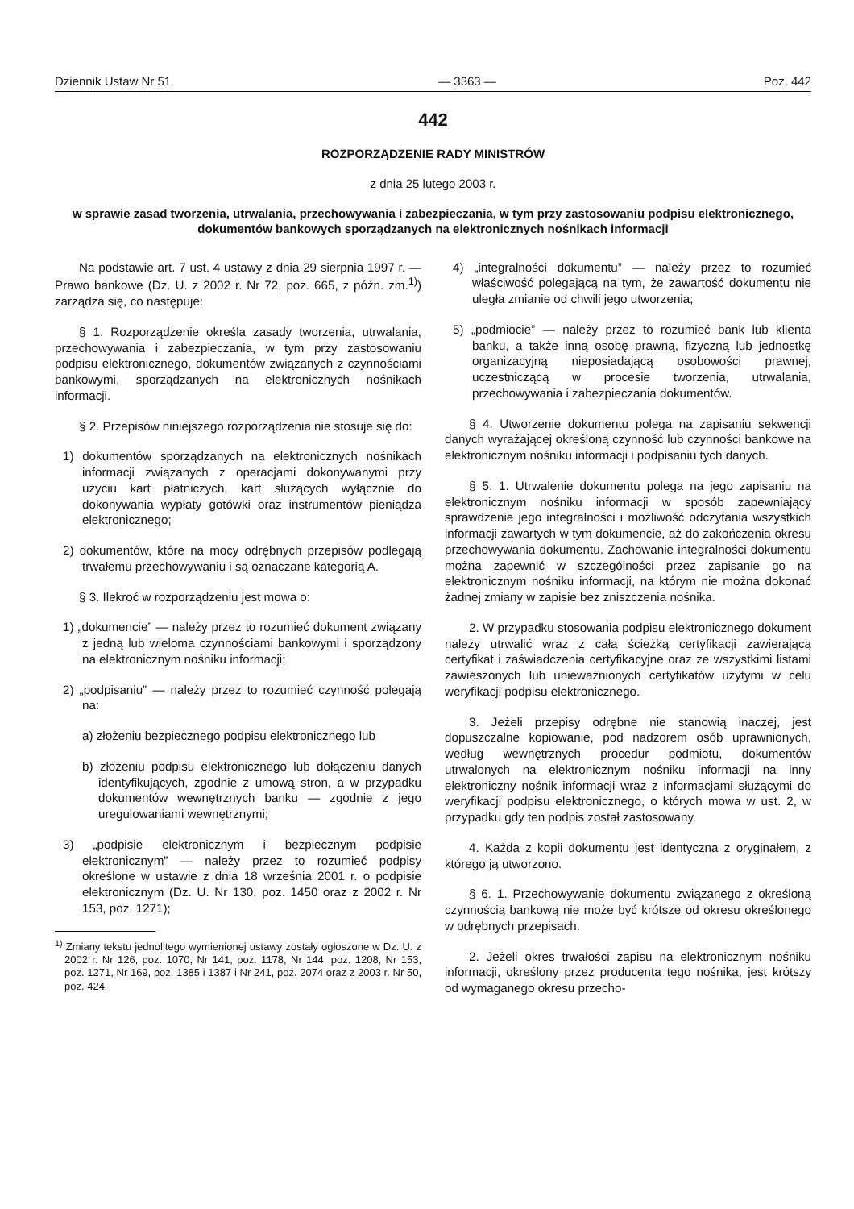Dziennik Ustaw Nr 51 — 3363 — Poz. 442
442
ROZPORZĄDZENIE RADY MINISTRÓW
z dnia 25 lutego 2003 r.
w sprawie zasad tworzenia, utrwalania, przechowywania i zabezpieczania, w tym przy zastosowaniu podpisu elektronicznego, dokumentów bankowych sporządzanych na elektronicznych nośnikach informacji
Na podstawie art. 7 ust. 4 ustawy z dnia 29 sierpnia 1997 r. — Prawo bankowe (Dz. U. z 2002 r. Nr 72, poz. 665, z późn. zm.<sup>1)</sup>) zarządza się, co następuje:
§ 1. Rozporządzenie określa zasady tworzenia, utrwalania, przechowywania i zabezpieczania, w tym przy zastosowaniu podpisu elektronicznego, dokumentów związanych z czynnościami bankowymi, sporządzanych na elektronicznych nośnikach informacji.
§ 2. Przepisów niniejszego rozporządzenia nie stosuje się do:
1) dokumentów sporządzanych na elektronicznych nośnikach informacji związanych z operacjami dokonywanymi przy użyciu kart płatniczych, kart służących wyłącznie do dokonywania wypłaty gotówki oraz instrumentów pieniądza elektronicznego;
2) dokumentów, które na mocy odrębnych przepisów podlegają trwałemu przechowywaniu i są oznaczane kategorią A.
§ 3. Ilekroć w rozporządzeniu jest mowa o:
1) „dokumencie” — należy przez to rozumieć dokument związany z jedną lub wieloma czynnościami bankowymi i sporządzony na elektronicznym nośniku informacji;
2) „podpisaniu” — należy przez to rozumieć czynność polegają na:
a) złożeniu bezpiecznego podpisu elektronicznego lub
b) złożeniu podpisu elektronicznego lub dołączeniu danych identyfikujących, zgodnie z umową stron, a w przypadku dokumentów wewnętrznych banku — zgodnie z jego uregulowaniami wewnętrznymi;
3) „podpisie elektronicznym i bezpiecznym podpisie elektronicznym” — należy przez to rozumieć podpisy określone w ustawie z dnia 18 września 2001 r. o podpisie elektronicznym (Dz. U. Nr 130, poz. 1450 oraz z 2002 r. Nr 153, poz. 1271);
<sup>1)</sup> Zmiany tekstu jednolitego wymienionej ustawy zostały ogłoszone w Dz. U. z 2002 r. Nr 126, poz. 1070, Nr 141, poz. 1178, Nr 144, poz. 1208, Nr 153, poz. 1271, Nr 169, poz. 1385 i 1387 i Nr 241, poz. 2074 oraz z 2003 r. Nr 50, poz. 424.
4) „integralności dokumentu” — należy przez to rozumieć właściwość polegającą na tym, że zawartość dokumentu nie uległa zmianie od chwili jego utworzenia;
5) „podmiocie” — należy przez to rozumieć bank lub klienta banku, a także inną osobę prawną, fizyczną lub jednostkę organizacyjną nieposiadającą osobowości prawnej, uczestniczącą w procesie tworzenia, utrwalania, przechowywania i zabezpieczania dokumentów.
§ 4. Utworzenie dokumentu polega na zapisaniu sekwencji danych wyrażającej określoną czynność lub czynności bankowe na elektronicznym nośniku informacji i podpisaniu tych danych.
§ 5. 1. Utrwalenie dokumentu polega na jego zapisaniu na elektronicznym nośniku informacji w sposób zapewniający sprawdzenie jego integralności i możliwość odczytania wszystkich informacji zawartych w tym dokumencie, aż do zakończenia okresu przechowywania dokumentu. Zachowanie integralności dokumentu można zapewnić w szczególności przez zapisanie go na elektronicznym nośniku informacji, na którym nie można dokonać żadnej zmiany w zapisie bez zniszczenia nośnika.
2. W przypadku stosowania podpisu elektronicznego dokument należy utrwalić wraz z całą ścieżką certyfikacji zawierającą certyfikat i zaświadczenia certyfikacyjne oraz ze wszystkimi listami zawieszonych lub unieważnionych certyfikatów użytymi w celu weryfikacji podpisu elektronicznego.
3. Jeżeli przepisy odrębne nie stanowią inaczej, jest dopuszczalne kopiowanie, pod nadzorem osób uprawnionych, według wewnętrznych procedur podmiotu, dokumentów utrwalonych na elektronicznym nośniku informacji na inny elektroniczny nośnik informacji wraz z informacjami służącymi do weryfikacji podpisu elektronicznego, o których mowa w ust. 2, w przypadku gdy ten podpis został zastosowany.
4. Każda z kopii dokumentu jest identyczna z oryginałem, z którego ją utworzono.
§ 6. 1. Przechowywanie dokumentu związanego z określoną czynnością bankową nie może być krótsze od okresu określonego w odrębnych przepisach.
2. Jeżeli okres trwałości zapisu na elektronicznym nośniku informacji, określony przez producenta tego nośnika, jest krótszy od wymaganego okresu przecho-